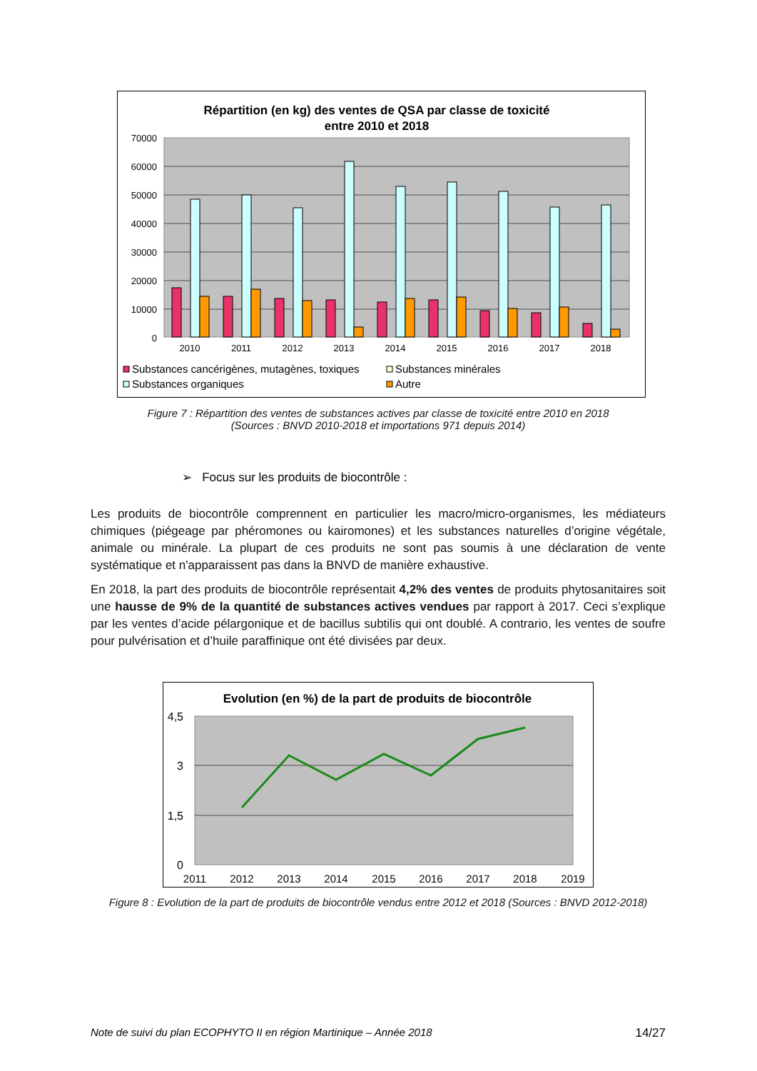Répartition (en kg) des ventes de QSA par classe de toxicité
entre 2010 et 2018
70000
60000
50000
40000
30000
20000
10000
0
2010
2011
2012
2013
2014
2015
2016
2017
2018
Substances cancérigènes, mutagènes, toxiques
Substances minérales
Substances organiques
Autre
Figure 7 : Répartition des ventes de substances actives par classe de toxicité entre 2010 en 2018
(Sources : BNVD 2010-2018 et importations 971 depuis 2014)
➢ Focus sur les produits de biocontrôle :
Les produits de biocontrôle comprennent en particulier les macro/micro-organismes, les médiateurs chimiques (piégeage par phéromones ou kairomones) et les substances naturelles d’origine végétale, animale ou minérale. La plupart de ces produits ne sont pas soumis à une déclaration de vente systématique et n'apparaissent pas dans la BNVD de manière exhaustive.
En 2018, la part des produits de biocontrôle représentait 4,2% des ventes de produits phytosanitaires soit une hausse de 9% de la quantité de substances actives vendues par rapport à 2017. Ceci s’explique par les ventes d’acide pélargonique et de bacillus subtilis qui ont doublé. A contrario, les ventes de soufre pour pulvérisation et d’huile paraffinique ont été divisées par deux.
Evolution (en %) de la part de produits de biocontrôle
4,5
3
1,5
0
2011
2012
2013
2014
2015
2016
2017
2018
2019
Figure 8 : Evolution de la part de produits de biocontrôle vendus entre 2012 et 2018 (Sources : BNVD 2012-2018)
Note de suivi du plan ECOPHYTO II en région Martinique – Année 2018 14/27